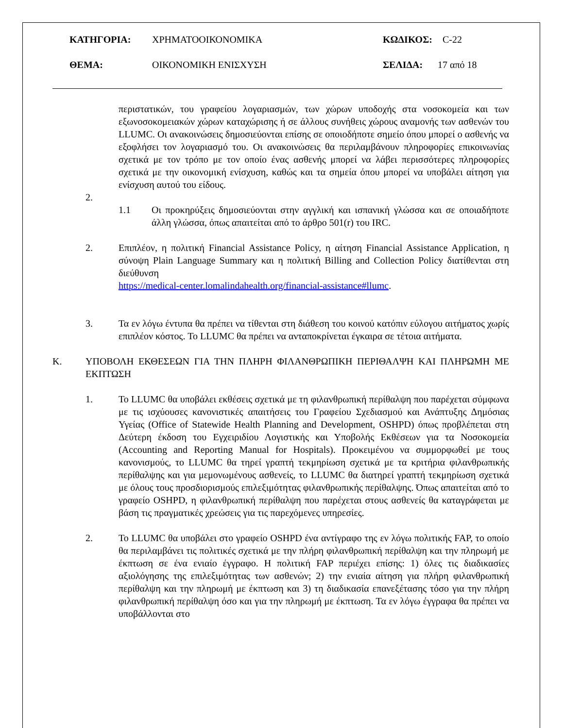ΚΑΤΗΓΟΡΙΑ: ΧΡΗΜΑΤΟΟΙΚΟΝΟΜΙΚΑ ΚΩΔΙΚΟΣ: C-22
ΘΕΜΑ: ΟΙΚΟΝΟΜΙΚΗ ΕΝΙΣΧΥΣΗ ΣΕΛΙΔΑ: 17 από 18
περιστατικών, του γραφείου λογαριασμών, των χώρων υποδοχής στα νοσοκομεία και των εξωνοσοκομειακών χώρων καταχώρισης ή σε άλλους συνήθεις χώρους αναμονής των ασθενών του LLUMC. Οι ανακοινώσεις δημοσιεύονται επίσης σε οποιοδήποτε σημείο όπου μπορεί ο ασθενής να εξοφλήσει τον λογαριασμό του. Οι ανακοινώσεις θα περιλαμβάνουν πληροφορίες επικοινωνίας σχετικά με τον τρόπο με τον οποίο ένας ασθενής μπορεί να λάβει περισσότερες πληροφορίες σχετικά με την οικονομική ενίσχυση, καθώς και τα σημεία όπου μπορεί να υποβάλει αίτηση για ενίσχυση αυτού του είδους.
2.
1.1 Οι προκηρύξεις δημοσιεύονται στην αγγλική και ισπανική γλώσσα και σε οποιαδήποτε άλλη γλώσσα, όπως απαιτείται από το άρθρο 501(r) του IRC.
2. Επιπλέον, η πολιτική Financial Assistance Policy, η αίτηση Financial Assistance Application, η σύνοψη Plain Language Summary και η πολιτική Billing and Collection Policy διατίθενται στη διεύθυνση
https://medical-center.lomalindahealth.org/financial-assistance#llumc.
3. Τα εν λόγω έντυπα θα πρέπει να τίθενται στη διάθεση του κοινού κατόπιν εύλογου αιτήματος χωρίς επιπλέον κόστος. Το LLUMC θα πρέπει να ανταποκρίνεται έγκαιρα σε τέτοια αιτήματα.
Κ. ΥΠΟΒΟΛΗ ΕΚΘΕΣΕΩΝ ΓΙΑ ΤΗΝ ΠΛΗΡΗ ΦΙΛΑΝΘΡΩΠΙΚΗ ΠΕΡΙΘΑΛΨΗ ΚΑΙ ΠΛΗΡΩΜΗ ΜΕ ΕΚΠΤΩΣΗ
1. Το LLUMC θα υποβάλει εκθέσεις σχετικά με τη φιλανθρωπική περίθαλψη που παρέχεται σύμφωνα με τις ισχύουσες κανονιστικές απαιτήσεις του Γραφείου Σχεδιασμού και Ανάπτυξης Δημόσιας Υγείας (Office of Statewide Health Planning and Development, OSHPD) όπως προβλέπεται στη Δεύτερη έκδοση του Εγχειριδίου Λογιστικής και Υποβολής Εκθέσεων για τα Νοσοκομεία (Accounting and Reporting Manual for Hospitals). Προκειμένου να συμμορφωθεί με τους κανονισμούς, το LLUMC θα τηρεί γραπτή τεκμηρίωση σχετικά με τα κριτήρια φιλανθρωπικής περίθαλψης και για μεμονωμένους ασθενείς, το LLUMC θα διατηρεί γραπτή τεκμηρίωση σχετικά με όλους τους προσδιορισμούς επιλεξιμότητας φιλανθρωπικής περίθαλψης. Όπως απαιτείται από το γραφείο OSHPD, η φιλανθρωπική περίθαλψη που παρέχεται στους ασθενείς θα καταγράφεται με βάση τις πραγματικές χρεώσεις για τις παρεχόμενες υπηρεσίες.
2. Το LLUMC θα υποβάλει στο γραφείο OSHPD ένα αντίγραφο της εν λόγω πολιτικής FAP, το οποίο θα περιλαμβάνει τις πολιτικές σχετικά με την πλήρη φιλανθρωπική περίθαλψη και την πληρωμή με έκπτωση σε ένα ενιαίο έγγραφο. Η πολιτική FAP περιέχει επίσης: 1) όλες τις διαδικασίες αξιολόγησης της επιλεξιμότητας των ασθενών; 2) την ενιαία αίτηση για πλήρη φιλανθρωπική περίθαλψη και την πληρωμή με έκπτωση και 3) τη διαδικασία επανεξέτασης τόσο για την πλήρη φιλανθρωπική περίθαλψη όσο και για την πληρωμή με έκπτωση. Τα εν λόγω έγγραφα θα πρέπει να υποβάλλονται στο